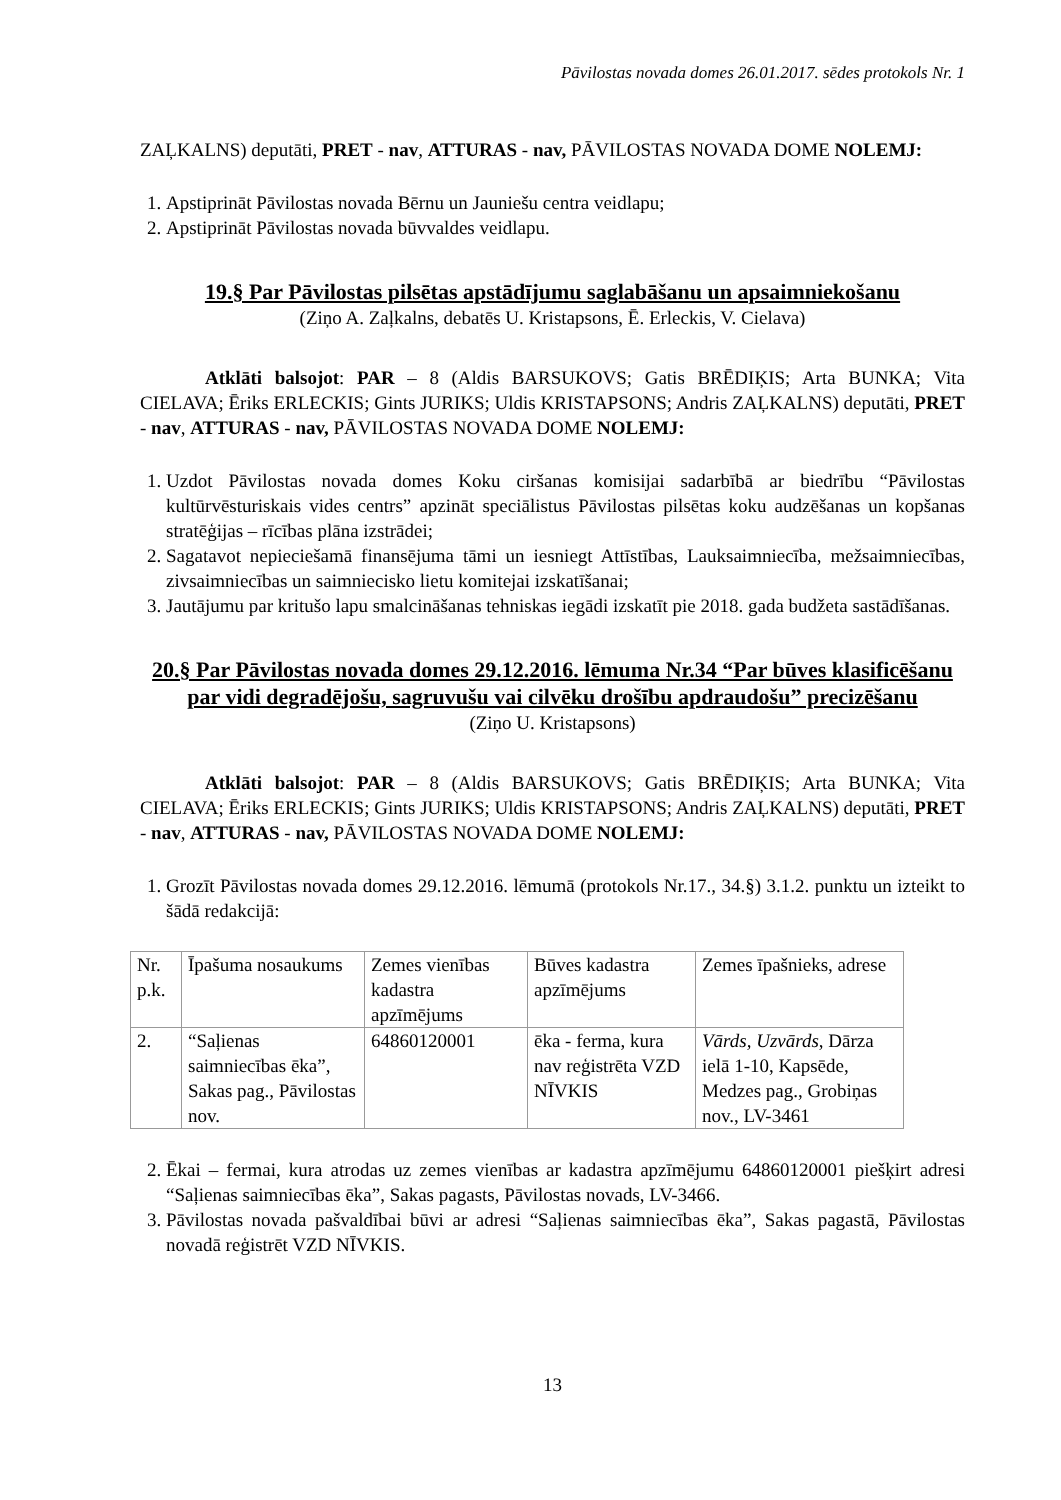Pāvilostas novada domes 26.01.2017. sēdes protokols Nr. 1
ZAĻKALNS) deputāti, PRET - nav, ATTURAS - nav, PĀVILOSTAS NOVADA DOME NOLEMJ:
1. Apstiprināt Pāvilostas novada Bērnu un Jauniešu centra veidlapu;
2. Apstiprināt Pāvilostas novada būvvaldes veidlapu.
19.§ Par Pāvilostas pilsētas apstādījumu saglabāšanu un apsaimniekošanu
(Ziņo A. Zaļkalns, debatēs U. Kristapsons, Ē. Erleckis, V. Cielava)
Atklāti balsojot: PAR – 8 (Aldis BARSUKOVS; Gatis BRĒDIĶIS; Arta BUNKA; Vita CIELAVA; Ēriks ERLECKIS; Gints JURIKS; Uldis KRISTAPSONS; Andris ZAĻKALNS) deputāti, PRET - nav, ATTURAS - nav, PĀVILOSTAS NOVADA DOME NOLEMJ:
1. Uzdot Pāvilostas novada domes Koku ciršanas komisijai sadarbībā ar biedrību “Pāvilostas kultūrvēsturiskais vides centrs” apzināt speciālistus Pāvilostas pilsētas koku audzēšanas un kopšanas stratēģijas – rīcības plāna izstrādei;
2. Sagatavot nepieciešamā finansējuma tāmi un iesniegt Attīstības, Lauksaimniecība, mežsaimniecības, zivsaimniecības un saimniecisko lietu komitejai izskatīšanai;
3. Jautājumu par kritušo lapu smalcināšanas tehniskas iegādi izskatīt pie 2018. gada budžeta sastādīšanas.
20.§ Par Pāvilostas novada domes 29.12.2016. lēmuma Nr.34 “Par būves klasificēšanu par vidi degradējošu, sagruvušu vai cilvēku drošību apdraudošu” precizēšanu
(Ziņo U. Kristapsons)
Atklāti balsojot: PAR – 8 (Aldis BARSUKOVS; Gatis BRĒDIĶIS; Arta BUNKA; Vita CIELAVA; Ēriks ERLECKIS; Gints JURIKS; Uldis KRISTAPSONS; Andris ZAĻKALNS) deputāti, PRET - nav, ATTURAS - nav, PĀVILOSTAS NOVADA DOME NOLEMJ:
1. Grozīt Pāvilostas novada domes 29.12.2016. lēmumā (protokols Nr.17., 34.§) 3.1.2. punktu un izteikt to šādā redakcijā:
| Nr. p.k. | Īpašuma nosaukums | Zemes vienības kadastra apzīmējums | Būves kadastra apzīmējums | Zemes īpašnieks, adrese |
| 2. | “Saļienas saimniecības ēka”, Sakas pag., Pāvilostas nov. | 64860120001 | ēka - ferma, kura nav reģistrēta VZD NĪVKIS | Vārds, Uzvārds , Dārza ielā 1-10, Kapsēde, Medzes pag., Grobiņas nov., LV-3461 |
2. Ēkai – fermai, kura atrodas uz zemes vienības ar kadastra apzīmējumu 64860120001 piešķirt adresi “Saļienas saimniecības ēka”, Sakas pagasts, Pāvilostas novads, LV-3466.
3. Pāvilostas novada pašvaldībai būvi ar adresi “Saļienas saimniecības ēka”, Sakas pagastā, Pāvilostas novadā reģistrēt VZD NĪVKIS.
13